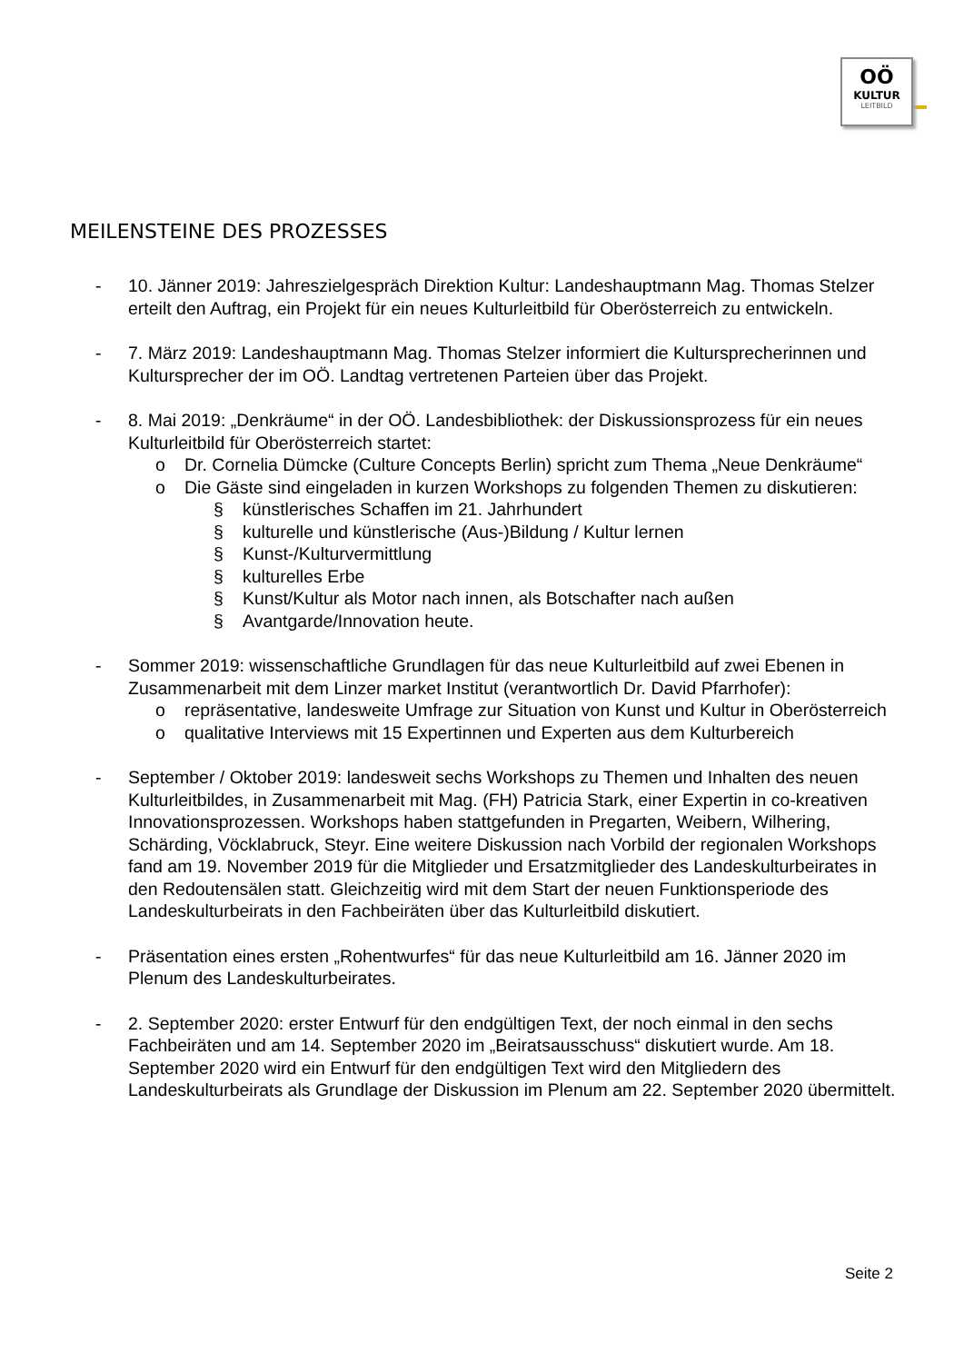OÖ
KULTUR
LEITBILD
MEILENSTEINE DES PROZESSES
- 10. Jänner 2019: Jahreszielgespräch Direktion Kultur: Landeshauptmann Mag. Thomas Stelzer erteilt den Auftrag, ein Projekt für ein neues Kulturleitbild für Oberösterreich zu entwickeln.
- 7. März 2019: Landeshauptmann Mag. Thomas Stelzer informiert die Kultursprecherinnen und Kultursprecher der im OÖ. Landtag vertretenen Parteien über das Projekt.
- 8. Mai 2019: „Denkräume“ in der OÖ. Landesbibliothek: der Diskussionsprozess für ein neues Kulturleitbild für Oberösterreich startet:
o Dr. Cornelia Dümcke (Culture Concepts Berlin) spricht zum Thema „Neue Denkräume“
o Die Gäste sind eingeladen in kurzen Workshops zu folgenden Themen zu diskutieren:
§ künstlerisches Schaffen im 21. Jahrhundert
§ kulturelle und künstlerische (Aus-)Bildung / Kultur lernen
§ Kunst-/Kulturvermittlung
§ kulturelles Erbe
§ Kunst/Kultur als Motor nach innen, als Botschafter nach außen
§ Avantgarde/Innovation heute.
- Sommer 2019: wissenschaftliche Grundlagen für das neue Kulturleitbild auf zwei Ebenen in Zusammenarbeit mit dem Linzer market Institut (verantwortlich Dr. David Pfarrhofer):
o repräsentative, landesweite Umfrage zur Situation von Kunst und Kultur in Oberösterreich
o qualitative Interviews mit 15 Expertinnen und Experten aus dem Kulturbereich
- September / Oktober 2019: landesweit sechs Workshops zu Themen und Inhalten des neuen Kulturleitbildes, in Zusammenarbeit mit Mag. (FH) Patricia Stark, einer Expertin in co-kreativen Innovationsprozessen. Workshops haben stattgefunden in Pregarten, Weibern, Wilhering, Schärding, Vöcklabruck, Steyr. Eine weitere Diskussion nach Vorbild der regionalen Workshops fand am 19. November 2019 für die Mitglieder und Ersatzmitglieder des Landeskulturbeirates in den Redoutensälen statt. Gleichzeitig wird mit dem Start der neuen Funktionsperiode des Landeskulturbeirats in den Fachbeiräten über das Kulturleitbild diskutiert.
- Präsentation eines ersten „Rohentwurfes“ für das neue Kulturleitbild am 16. Jänner 2020 im Plenum des Landeskulturbeirates.
- 2. September 2020: erster Entwurf für den endgültigen Text, der noch einmal in den sechs Fachbeiräten und am 14. September 2020 im „Beiratsausschuss“ diskutiert wurde. Am 18. September 2020 wird ein Entwurf für den endgültigen Text wird den Mitgliedern des Landeskulturbeirats als Grundlage der Diskussion im Plenum am 22. September 2020 übermittelt.
Seite 2